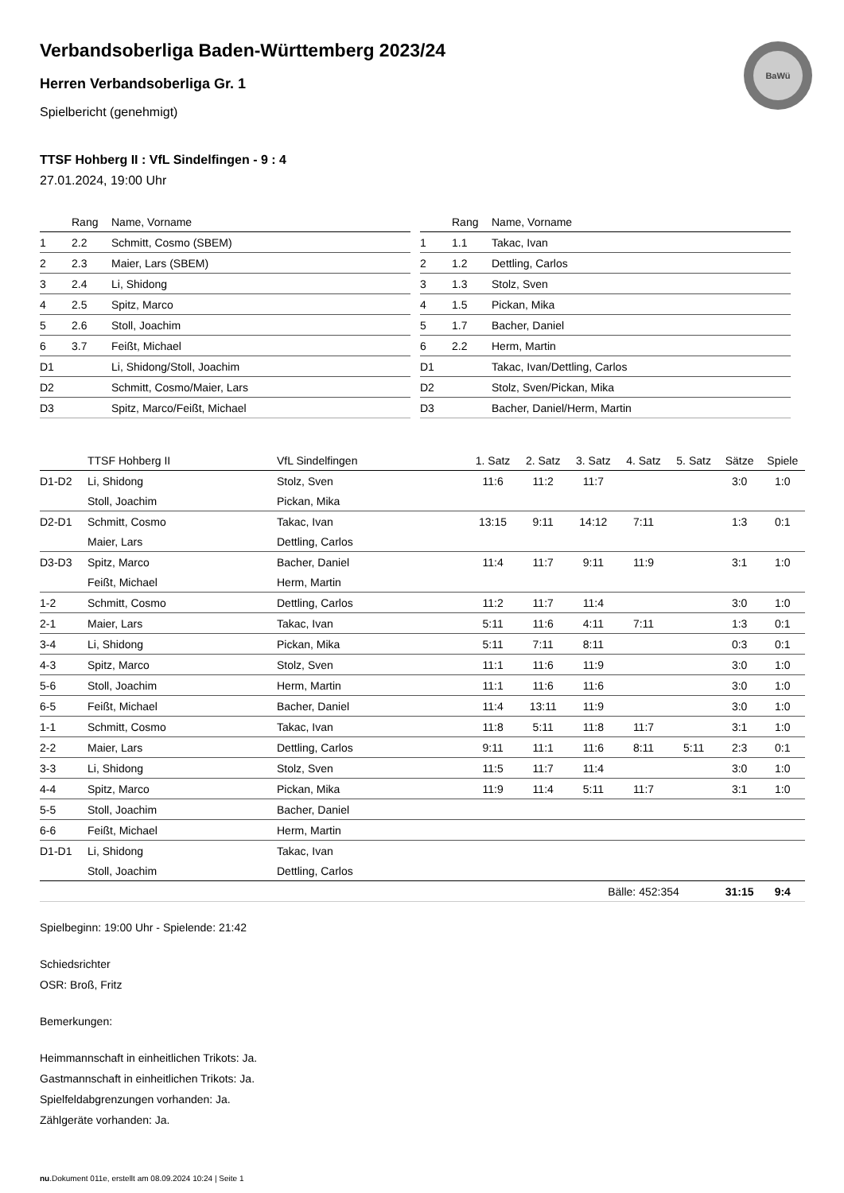BaWü
Verbandsoberliga Baden-Württemberg 2023/24
Herren Verbandsoberliga Gr. 1
Spielbericht (genehmigt)
TTSF Hohberg II : VfL Sindelfingen - 9 : 4
27.01.2024, 19:00 Uhr
| | Rang | Name, Vorname |
| --- | --- | --- |
| 1 | 2.2 | Schmitt, Cosmo (SBEM) |
| 2 | 2.3 | Maier, Lars (SBEM) |
| 3 | 2.4 | Li, Shidong |
| 4 | 2.5 | Spitz, Marco |
| 5 | 2.6 | Stoll, Joachim |
| 6 | 3.7 | Feißt, Michael |
| D1 | | Li, Shidong/Stoll, Joachim |
| D2 | | Schmitt, Cosmo/Maier, Lars |
| D3 | | Spitz, Marco/Feißt, Michael |
| | Rang | Name, Vorname |
| --- | --- | --- |
| 1 | 1.1 | Takac, Ivan |
| 2 | 1.2 | Dettling, Carlos |
| 3 | 1.3 | Stolz, Sven |
| 4 | 1.5 | Pickan, Mika |
| 5 | 1.7 | Bacher, Daniel |
| 6 | 2.2 | Herm, Martin |
| D1 | | Takac, Ivan/Dettling, Carlos |
| D2 | | Stolz, Sven/Pickan, Mika |
| D3 | | Bacher, Daniel/Herm, Martin |
| | TTSF Hohberg II | VfL Sindelfingen | 1. Satz | 2. Satz | 3. Satz | 4. Satz | 5. Satz | Sätze | Spiele |
| --- | --- | --- | --- | --- | --- | --- | --- | --- | --- |
| D1-D2 | Li, Shidong | Stolz, Sven | 11:6 | 11:2 | 11:7 | | | 3:0 | 1:0 |
| | Stoll, Joachim | Pickan, Mika | | | | | | | |
| D2-D1 | Schmitt, Cosmo | Takac, Ivan | 13:15 | 9:11 | 14:12 | 7:11 | | 1:3 | 0:1 |
| | Maier, Lars | Dettling, Carlos | | | | | | | |
| D3-D3 | Spitz, Marco | Bacher, Daniel | 11:4 | 11:7 | 9:11 | 11:9 | | 3:1 | 1:0 |
| | Feißt, Michael | Herm, Martin | | | | | | | |
| 1-2 | Schmitt, Cosmo | Dettling, Carlos | 11:2 | 11:7 | 11:4 | | | 3:0 | 1:0 |
| 2-1 | Maier, Lars | Takac, Ivan | 5:11 | 11:6 | 4:11 | 7:11 | | 1:3 | 0:1 |
| 3-4 | Li, Shidong | Pickan, Mika | 5:11 | 7:11 | 8:11 | | | 0:3 | 0:1 |
| 4-3 | Spitz, Marco | Stolz, Sven | 11:1 | 11:6 | 11:9 | | | 3:0 | 1:0 |
| 5-6 | Stoll, Joachim | Herm, Martin | 11:1 | 11:6 | 11:6 | | | 3:0 | 1:0 |
| 6-5 | Feißt, Michael | Bacher, Daniel | 11:4 | 13:11 | 11:9 | | | 3:0 | 1:0 |
| 1-1 | Schmitt, Cosmo | Takac, Ivan | 11:8 | 5:11 | 11:8 | 11:7 | | 3:1 | 1:0 |
| 2-2 | Maier, Lars | Dettling, Carlos | 9:11 | 11:1 | 11:6 | 8:11 | 5:11 | 2:3 | 0:1 |
| 3-3 | Li, Shidong | Stolz, Sven | 11:5 | 11:7 | 11:4 | | | 3:0 | 1:0 |
| 4-4 | Spitz, Marco | Pickan, Mika | 11:9 | 11:4 | 5:11 | 11:7 | | 3:1 | 1:0 |
| 5-5 | Stoll, Joachim | Bacher, Daniel | | | | | | | |
| 6-6 | Feißt, Michael | Herm, Martin | | | | | | | |
| D1-D1 | Li, Shidong | Takac, Ivan | | | | | | | |
| | Stoll, Joachim | Dettling, Carlos | | | | | | | |
| | | | | | Bälle: 452:354 | | | 31:15 | 9:4 |
Spielbeginn: 19:00 Uhr - Spielende: 21:42
Schiedsrichter
OSR: Broß, Fritz
Bemerkungen:
Heimmannschaft in einheitlichen Trikots: Ja.
Gastmannschaft in einheitlichen Trikots: Ja.
Spielfeldabgrenzungen vorhanden: Ja.
Zählgeräte vorhanden: Ja.
nu.Dokument 011e, erstellt am 08.09.2024 10:24 | Seite 1